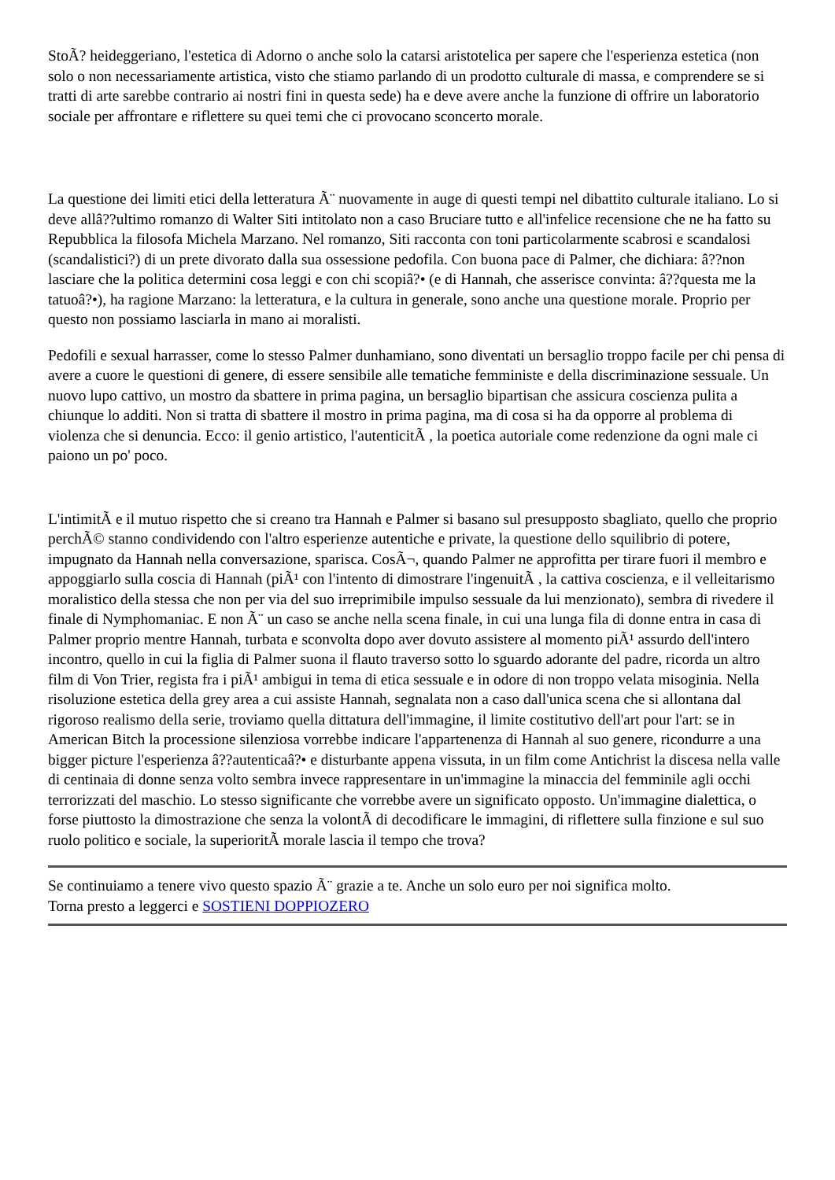StoÃ? heideggeriano, l'estetica di Adorno o anche solo la catarsi aristotelica per sapere che l'esperienza estetica (non solo o non necessariamente artistica, visto che stiamo parlando di un prodotto culturale di massa, e comprendere se si tratti di arte sarebbe contrario ai nostri fini in questa sede) ha e deve avere anche la funzione di offrire un laboratorio sociale per affrontare e riflettere su quei temi che ci provocano sconcerto morale.
La questione dei limiti etici della letteratura Ã¨ nuovamente in auge di questi tempi nel dibattito culturale italiano. Lo si deve allâ??ultimo romanzo di Walter Siti intitolato non a caso Bruciare tutto e all'infelice recensione che ne ha fatto su Repubblica la filosofa Michela Marzano. Nel romanzo, Siti racconta con toni particolarmente scabrosi e scandalosi (scandalistici?) di un prete divorato dalla sua ossessione pedofila. Con buona pace di Palmer, che dichiara: â??non lasciare che la politica determini cosa leggi e con chi scopiâ?• (e di Hannah, che asserisce convinta: â??questa me la tatuoâ?•), ha ragione Marzano: la letteratura, e la cultura in generale, sono anche una questione morale. Proprio per questo non possiamo lasciarla in mano ai moralisti.
Pedofili e sexual harrasser, come lo stesso Palmer dunhamiano, sono diventati un bersaglio troppo facile per chi pensa di avere a cuore le questioni di genere, di essere sensibile alle tematiche femministe e della discriminazione sessuale. Un nuovo lupo cattivo, un mostro da sbattere in prima pagina, un bersaglio bipartisan che assicura coscienza pulita a chiunque lo additi. Non si tratta di sbattere il mostro in prima pagina, ma di cosa si ha da opporre al problema di violenza che si denuncia. Ecco: il genio artistico, l'autenticitÃ , la poetica autoriale come redenzione da ogni male ci paiono un po' poco.
L'intimitÃ e il mutuo rispetto che si creano tra Hannah e Palmer si basano sul presupposto sbagliato, quello che proprio perchÃ© stanno condividendo con l'altro esperienze autentiche e private, la questione dello squilibrio di potere, impugnato da Hannah nella conversazione, sparisca. CosÃ¬, quando Palmer ne approfitta per tirare fuori il membro e appoggiarlo sulla coscia di Hannah (piÃ¹ con l'intento di dimostrare l'ingenuitÃ , la cattiva coscienza, e il velleitarismo moralistico della stessa che non per via del suo irreprimibile impulso sessuale da lui menzionato), sembra di rivedere il finale di Nymphomaniac. E non Ã¨ un caso se anche nella scena finale, in cui una lunga fila di donne entra in casa di Palmer proprio mentre Hannah, turbata e sconvolta dopo aver dovuto assistere al momento piÃ¹ assurdo dell'intero incontro, quello in cui la figlia di Palmer suona il flauto traverso sotto lo sguardo adorante del padre, ricorda un altro film di Von Trier, regista fra i piÃ¹ ambigui in tema di etica sessuale e in odore di non troppo velata misoginia. Nella risoluzione estetica della grey area a cui assiste Hannah, segnalata non a caso dall'unica scena che si allontana dal rigoroso realismo della serie, troviamo quella dittatura dell'immagine, il limite costitutivo dell'art pour l'art: se in American Bitch la processione silenziosa vorrebbe indicare l'appartenenza di Hannah al suo genere, ricondurre a una bigger picture l'esperienza â??autenticaâ?• e disturbante appena vissuta, in un film come Antichrist la discesa nella valle di centinaia di donne senza volto sembra invece rappresentare in un'immagine la minaccia del femminile agli occhi terrorizzati del maschio. Lo stesso significante che vorrebbe avere un significato opposto. Un'immagine dialettica, o forse piuttosto la dimostrazione che senza la volontÃ di decodificare le immagini, di riflettere sulla finzione e sul suo ruolo politico e sociale, la superioritÃ morale lascia il tempo che trova?
Se continuiamo a tenere vivo questo spazio Ã¨ grazie a te. Anche un solo euro per noi significa molto.
Torna presto a leggerci e SOSTIENI DOPPIOZERO